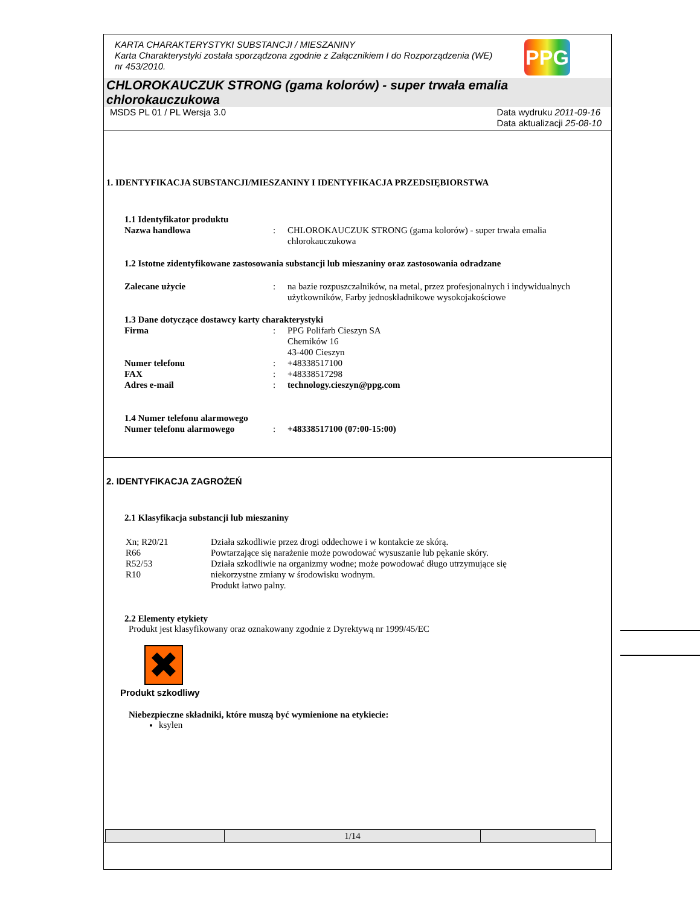KARTA CHARAKTERYSTYKI SUBSTANCJI / MIESZANINY
Karta Charakterystyki została sporządzona zgodnie z Załącznikiem I do Rozporządzenia (WE) nr 453/2010.
PPG
CHLOROKAUCZUK STRONG (gama kolorów) - super trwała emalia chlorokauczukowa
MSDS PL 01 / PL Wersja 3.0 Data wydruku 2011-09-16
Data aktualizacji 25-08-10
1. IDENTYFIKACJA SUBSTANCJI/MIESZANINY I IDENTYFIKACJA PRZEDSIĘBIORSTWA
1.1 Identyfikator produktu
| Nazwa handlowa | : | CHLOROKAUCZUK STRONG (gama kolorów) - super trwała emalia chlorokauczukowa |
1.2 Istotne zidentyfikowane zastosowania substancji lub mieszaniny oraz zastosowania odradzane
| Zalecane użycie | : | na bazie rozpuszczalników, na metal, przez profesjonalnych i indywidualnych użytkowników, Farby jednoskładnikowe wysokojakościowe |
1.3 Dane dotyczące dostawcy karty charakterystyki
| Firma | : | PPG Polifarb Cieszyn SA Chemików 16 43-400 Cieszyn |
| Numer telefonu | : | +48338517100 |
| FAX | : | +48338517298 |
| Adres e-mail | : | technology.cieszyn@ppg.com |
1.4 Numer telefonu alarmowego
| Numer telefonu alarmowego | : | +48338517100 (07:00-15:00) |
2. IDENTYFIKACJA ZAGROŻEŃ
2.1 Klasyfikacja substancji lub mieszaniny
| Xn; R20/21 R66 R52/53 R10 | Działa szkodliwie przez drogi oddechowe i w kontakcie ze skórą. Powtarzające się narażenie może powodować wysuszanie lub pękanie skóry. Działa szkodliwie na organizmy wodne; może powodować długo utrzymujące się niekorzystne zmiany w środowisku wodnym. Produkt łatwo palny. |
2.2 Elementy etykiety
Produkt jest klasyfikowany oraz oznakowany zgodnie z Dyrektywą nr 1999/45/EC
✖
Produkt szkodliwy
Niebezpieczne składniki, które muszą być wymienione na etykiecie:
ksylen
| | 1/14 | |